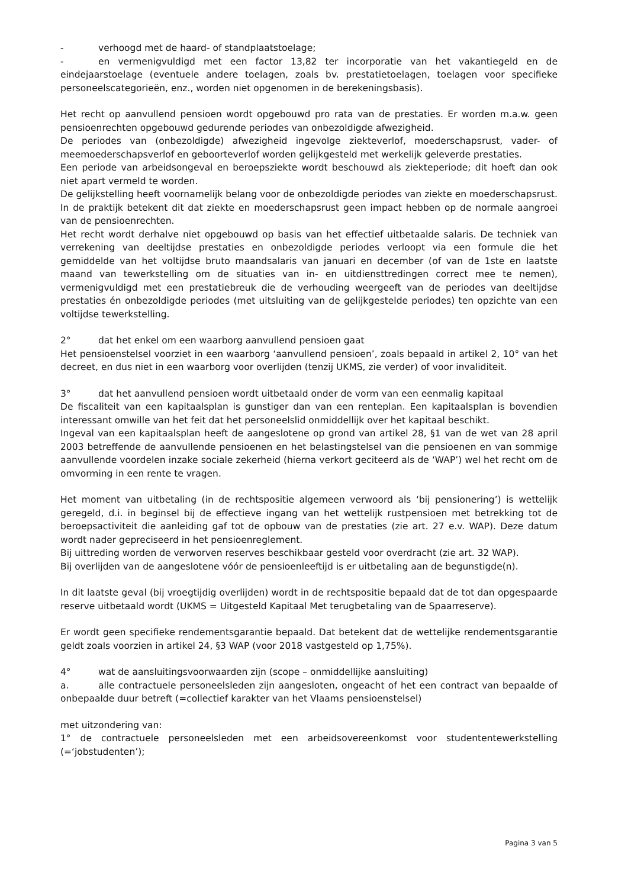- verhoogd met de haard- of standplaatstoelage;
- en vermenigvuldigd met een factor 13,82 ter incorporatie van het vakantiegeld en de eindejaarstoelage (eventuele andere toelagen, zoals bv. prestatietoelagen, toelagen voor specifieke personeelscategorieën, enz., worden niet opgenomen in de berekeningsbasis).
Het recht op aanvullend pensioen wordt opgebouwd pro rata van de prestaties. Er worden m.a.w. geen pensioenrechten opgebouwd gedurende periodes van onbezoldigde afwezigheid.
De periodes van (onbezoldigde) afwezigheid ingevolge ziekteverlof, moederschapsrust, vader- of meemoederschapsverlof en geboorteverlof worden gelijkgesteld met werkelijk geleverde prestaties.
Een periode van arbeidsongeval en beroepsziekte wordt beschouwd als ziekteperiode; dit hoeft dan ook niet apart vermeld te worden.
De gelijkstelling heeft voornamelijk belang voor de onbezoldigde periodes van ziekte en moederschapsrust. In de praktijk betekent dit dat ziekte en moederschapsrust geen impact hebben op de normale aangroei van de pensioenrechten.
Het recht wordt derhalve niet opgebouwd op basis van het effectief uitbetaalde salaris. De techniek van verrekening van deeltijdse prestaties en onbezoldigde periodes verloopt via een formule die het gemiddelde van het voltijdse bruto maandsalaris van januari en december (of van de 1ste en laatste maand van tewerkstelling om de situaties van in- en uitdiensttredingen correct mee te nemen), vermenigvuldigd met een prestatiebreuk die de verhouding weergeeft van de periodes van deeltijdse prestaties én onbezoldigde periodes (met uitsluiting van de gelijkgestelde periodes) ten opzichte van een voltijdse tewerkstelling.
2° dat het enkel om een waarborg aanvullend pensioen gaat
Het pensioenstelsel voorziet in een waarborg ‘aanvullend pensioen’, zoals bepaald in artikel 2, 10° van het decreet, en dus niet in een waarborg voor overlijden (tenzij UKMS, zie verder) of voor invaliditeit.
3° dat het aanvullend pensioen wordt uitbetaald onder de vorm van een eenmalig kapitaal
De fiscaliteit van een kapitaalsplan is gunstiger dan van een renteplan. Een kapitaalsplan is bovendien interessant omwille van het feit dat het personeelslid onmiddellijk over het kapitaal beschikt.
Ingeval van een kapitaalsplan heeft de aangeslotene op grond van artikel 28, §1 van de wet van 28 april 2003 betreffende de aanvullende pensioenen en het belastingstelsel van die pensioenen en van sommige aanvullende voordelen inzake sociale zekerheid (hierna verkort geciteerd als de ‘WAP’) wel het recht om de omvorming in een rente te vragen.
Het moment van uitbetaling (in de rechtspositie algemeen verwoord als ‘bij pensionering’) is wettelijk geregeld, d.i. in beginsel bij de effectieve ingang van het wettelijk rustpensioen met betrekking tot de beroepsactiviteit die aanleiding gaf tot de opbouw van de prestaties (zie art. 27 e.v. WAP). Deze datum wordt nader gepreciseerd in het pensioenreglement.
Bij uittreding worden de verworven reserves beschikbaar gesteld voor overdracht (zie art. 32 WAP).
Bij overlijden van de aangeslotene vóór de pensioenleeftijd is er uitbetaling aan de begunstigde(n).
In dit laatste geval (bij vroegtijdig overlijden) wordt in de rechtspositie bepaald dat de tot dan opgespaarde reserve uitbetaald wordt (UKMS = Uitgesteld Kapitaal Met terugbetaling van de Spaarreserve).
Er wordt geen specifieke rendementsgarantie bepaald. Dat betekent dat de wettelijke rendementsgarantie geldt zoals voorzien in artikel 24, §3 WAP (voor 2018 vastgesteld op 1,75%).
4° wat de aansluitingsvoorwaarden zijn (scope – onmiddellijke aansluiting)
a. alle contractuele personeelsleden zijn aangesloten, ongeacht of het een contract van bepaalde of onbepaalde duur betreft (=collectief karakter van het Vlaams pensioenstelsel)
met uitzondering van:
1° de contractuele personeelsleden met een arbeidsovereenkomst voor studententewerkstelling (=‘jobstudenten’);
Pagina 3 van 5